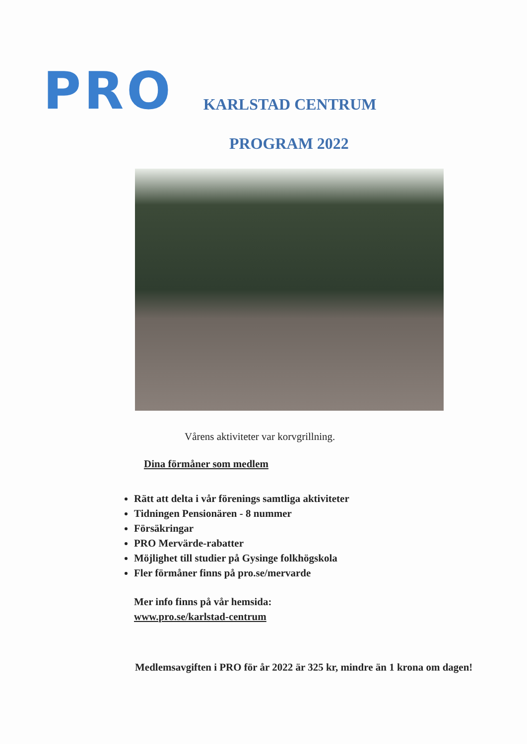PRO
KARLSTAD CENTRUM
PROGRAM 2022
Vårens aktiviteter var korvgrillning.
Dina förmåner som medlem
Rätt att delta i vår förenings samtliga aktiviteter
Tidningen Pensionären - 8 nummer
Försäkringar
PRO Mervärde-rabatter
Möjlighet till studier på Gysinge folkhögskola
Fler förmåner finns på pro.se/mervarde
Mer info finns på vår hemsida:
www.pro.se/karlstad-centrum
Medlemsavgiften i PRO för år 2022 är 325 kr, mindre än 1 krona om dagen!